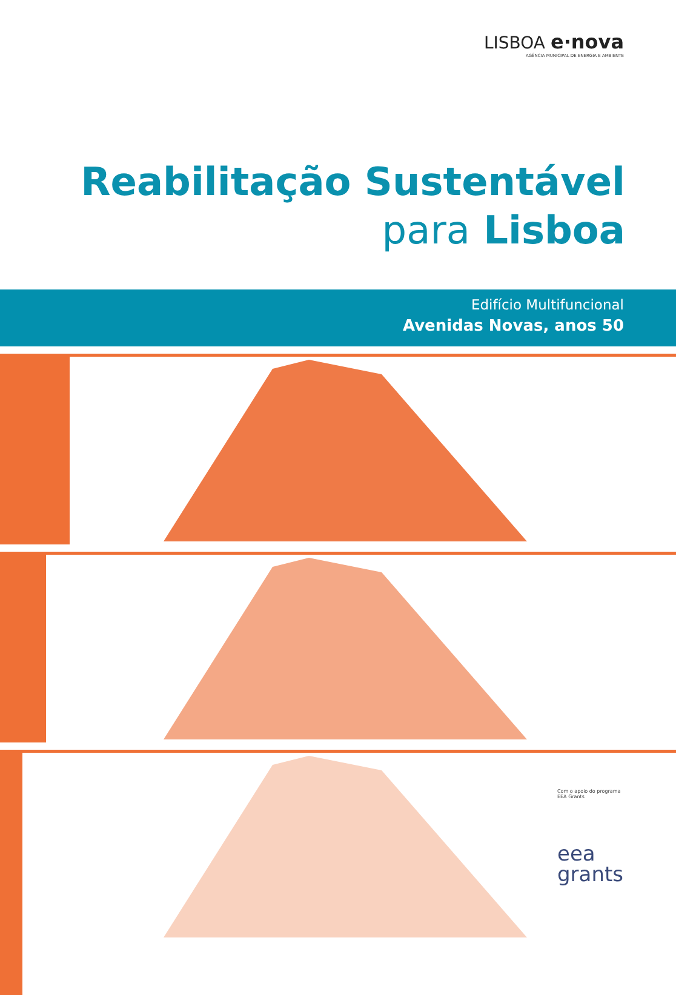LISBOA e·nova
AGÊNCIA MUNICIPAL DE ENERGIA E AMBIENTE
Reabilitação Sustentável
para Lisboa
Edifício Multifuncional
Avenidas Novas, anos 50
Com o apoio do programa
EEA Grants
eea
grants